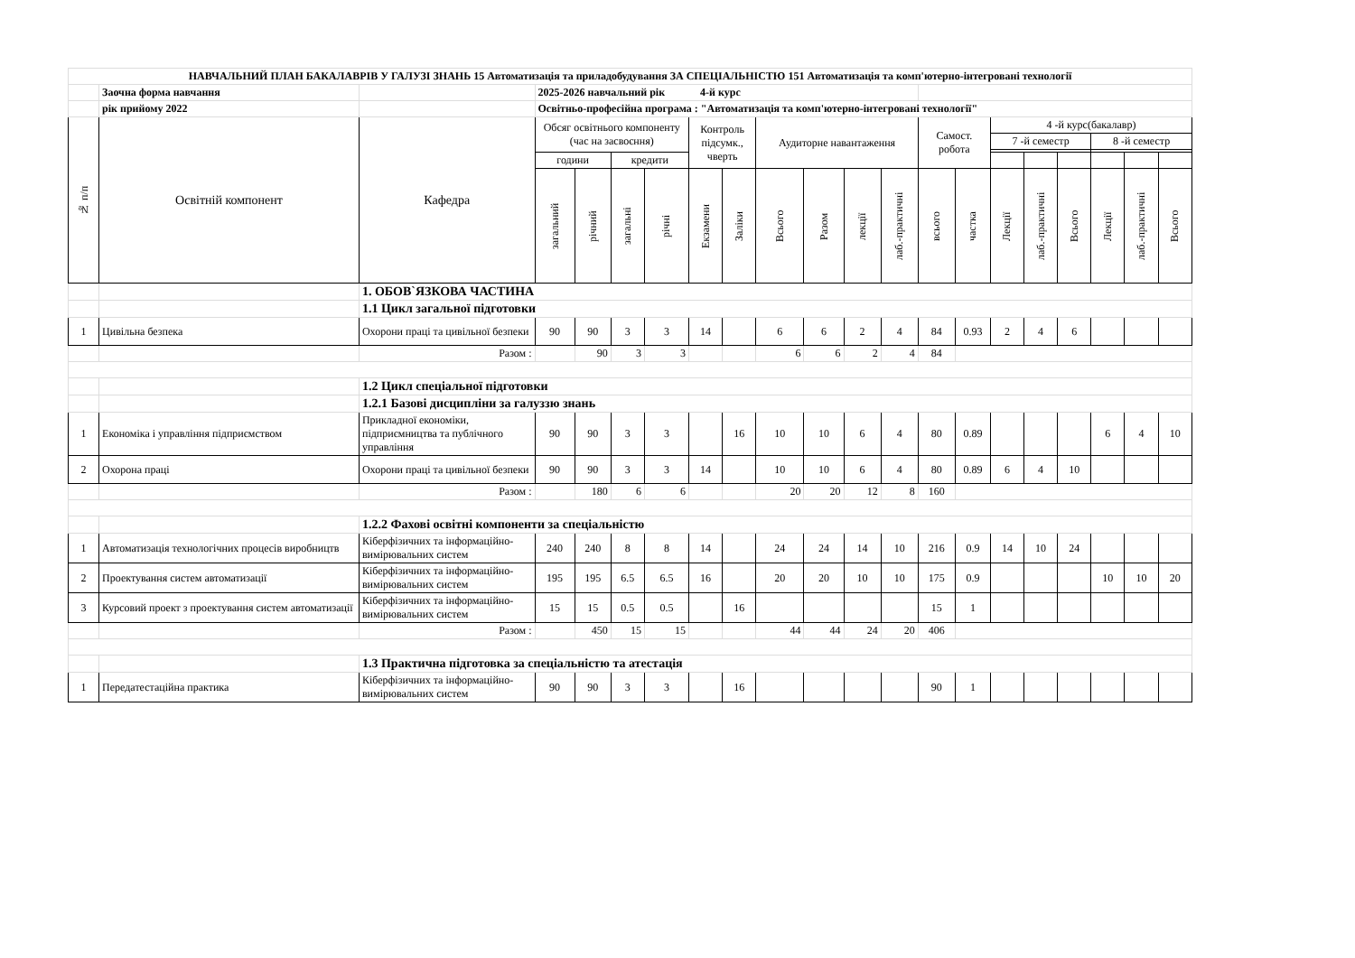| НАВЧАЛЬНИЙ ПЛАН БАКАЛАВРІВ У ГАЛУЗІ ЗНАНЬ 15 Автоматизація та приладобудування ЗА СПЕЦІАЛЬНІСТЮ 151 Автоматизація та комп'ютерно-інтегровані технології | | | | | | | | | | | | | | | | | | | | |
| | Заочна форма навчання | | 2025-2026 навчальний рік 4-й курс | | | | | | | | | | | | | | | | | |
| | рік прийому 2022 | | Освітньо-професійна програма : "Автоматизація та комп'ютерно-інтегровані технології" | | | | | | | | | | | | | | | | | |
| № п/п | Освітній компонент | Кафедра | Обсяг освітнього компоненту (час на засвоєння) | | | | Контроль підсумк., чверть | | Аудиторне навантаження | | | | Самост. робота | | 4 -й курс(бакалавр) | | | | | |
| | | | | | | | | | | | | | | | 7 -й семестр | | | 8 -й семестр | | |
| | | | години | | кредити | | | | | | | | | | | | | | | |
| | | | загальний | річний | загальні | річні | Екзамени | Заліки | Всього | Разом | лекції | лаб.-практичні | всього | частка | Лекції | лаб.-практичні | Всього | Лекції | лаб.-практичні | Всього |
| | | 1. ОБОВ`ЯЗКОВА ЧАСТИНА | | | | | | | | | | | | | | | | | | |
| | | 1.1 Цикл загальної підготовки | | | | | | | | | | | | | | | | | | |
| 1 | Цивільна безпека | Охорони праці та цивільної безпеки | 90 | 90 | 3 | 3 | 14 | | 6 | 6 | 2 | 4 | 84 | 0.93 | 2 | 4 | 6 | | | |
| | | Разом : | | 90 | 3 | 3 | | | 6 | 6 | 2 | 4 | 84 | | | | | | | |
| | | 1.2 Цикл спеціальної підготовки | | | | | | | | | | | | | | | | | | |
| | | 1.2.1 Базові дисципліни за галуззю знань | | | | | | | | | | | | | | | | | | |
| 1 | Економіка і управління підприємством | Прикладної економіки, підприємництва та публічного управління | 90 | 90 | 3 | 3 | | 16 | 10 | 10 | 6 | 4 | 80 | 0.89 | | | | 6 | 4 | 10 |
| 2 | Охорона праці | Охорони праці та цивільної безпеки | 90 | 90 | 3 | 3 | 14 | | 10 | 10 | 6 | 4 | 80 | 0.89 | 6 | 4 | 10 | | | |
| | | Разом : | | 180 | 6 | 6 | | | 20 | 20 | 12 | 8 | 160 | | | | | | | |
| | | 1.2.2 Фахові освітні компоненти за спеціальністю | | | | | | | | | | | | | | | | | | |
| 1 | Автоматизація технологічних процесів виробництв | Кіберфізичних та інформаційно-вимірювальних систем | 240 | 240 | 8 | 8 | 14 | | 24 | 24 | 14 | 10 | 216 | 0.9 | 14 | 10 | 24 | | | |
| 2 | Проектування систем автоматизації | Кіберфізичних та інформаційно-вимірювальних систем | 195 | 195 | 6.5 | 6.5 | 16 | | 20 | 20 | 10 | 10 | 175 | 0.9 | | | | 10 | 10 | 20 |
| 3 | Курсовий проект з проектування систем автоматизації | Кіберфізичних та інформаційно-вимірювальних систем | 15 | 15 | 0.5 | 0.5 | | 16 | | | | | 15 | 1 | | | | | | |
| | | Разом : | | 450 | 15 | 15 | | | 44 | 44 | 24 | 20 | 406 | | | | | | | |
| | | 1.3 Практична підготовка за спеціальністю та атестація | | | | | | | | | | | | | | | | | | |
| 1 | Передатестаційна практика | Кіберфізичних та інформаційно-вимірювальних систем | 90 | 90 | 3 | 3 | | 16 | | | | | 90 | 1 | | | | | | |